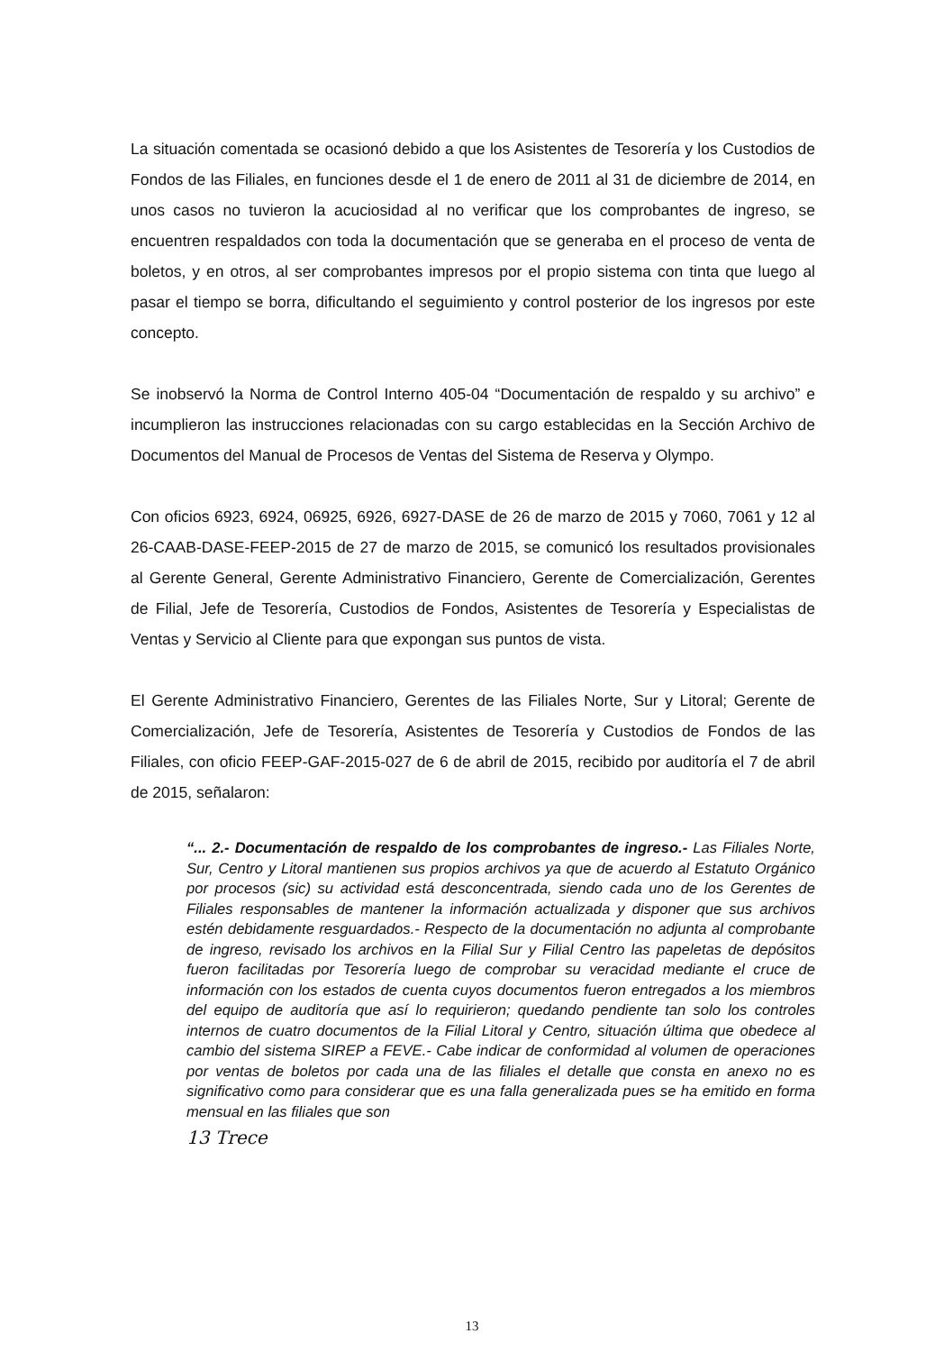La situación comentada se ocasionó debido a que los Asistentes de Tesorería y los Custodios de Fondos de las Filiales, en funciones desde el 1 de enero de 2011 al 31 de diciembre de 2014, en unos casos no tuvieron la acuciosidad al no verificar que los comprobantes de ingreso, se encuentren respaldados con toda la documentación que se generaba en el proceso de venta de boletos, y en otros, al ser comprobantes impresos por el propio sistema con tinta que luego al pasar el tiempo se borra, dificultando el seguimiento y control posterior de los ingresos por este concepto.
Se inobservó la Norma de Control Interno 405-04 “Documentación de respaldo y su archivo” e incumplieron las instrucciones relacionadas con su cargo establecidas en la Sección Archivo de Documentos del Manual de Procesos de Ventas del Sistema de Reserva y Olympo.
Con oficios 6923, 6924, 06925, 6926, 6927-DASE de 26 de marzo de 2015 y 7060, 7061 y 12 al 26-CAAB-DASE-FEEP-2015 de 27 de marzo de 2015, se comunicó los resultados provisionales al Gerente General, Gerente Administrativo Financiero, Gerente de Comercialización, Gerentes de Filial, Jefe de Tesorería, Custodios de Fondos, Asistentes de Tesorería y Especialistas de Ventas y Servicio al Cliente para que expongan sus puntos de vista.
El Gerente Administrativo Financiero, Gerentes de las Filiales Norte, Sur y Litoral; Gerente de Comercialización, Jefe de Tesorería, Asistentes de Tesorería y Custodios de Fondos de las Filiales, con oficio FEEP-GAF-2015-027 de 6 de abril de 2015, recibido por auditoría el 7 de abril de 2015, señalaron:
“... 2.- Documentación de respaldo de los comprobantes de ingreso.- Las Filiales Norte, Sur, Centro y Litoral mantienen sus propios archivos ya que de acuerdo al Estatuto Orgánico por procesos (sic) su actividad está desconcentrada, siendo cada uno de los Gerentes de Filiales responsables de mantener la información actualizada y disponer que sus archivos estén debidamente resguardados.- Respecto de la documentación no adjunta al comprobante de ingreso, revisado los archivos en la Filial Sur y Filial Centro las papeletas de depósitos fueron facilitadas por Tesorería luego de comprobar su veracidad mediante el cruce de información con los estados de cuenta cuyos documentos fueron entregados a los miembros del equipo de auditoría que así lo requirieron; quedando pendiente tan solo los controles internos de cuatro documentos de la Filial Litoral y Centro, situación última que obedece al cambio del sistema SIREP a FEVE.- Cabe indicar de conformidad al volumen de operaciones por ventas de boletos por cada una de las filiales el detalle que consta en anexo no es significativo como para considerar que es una falla generalizada pues se ha emitido en forma mensual en las filiales que son
13 Trece
13